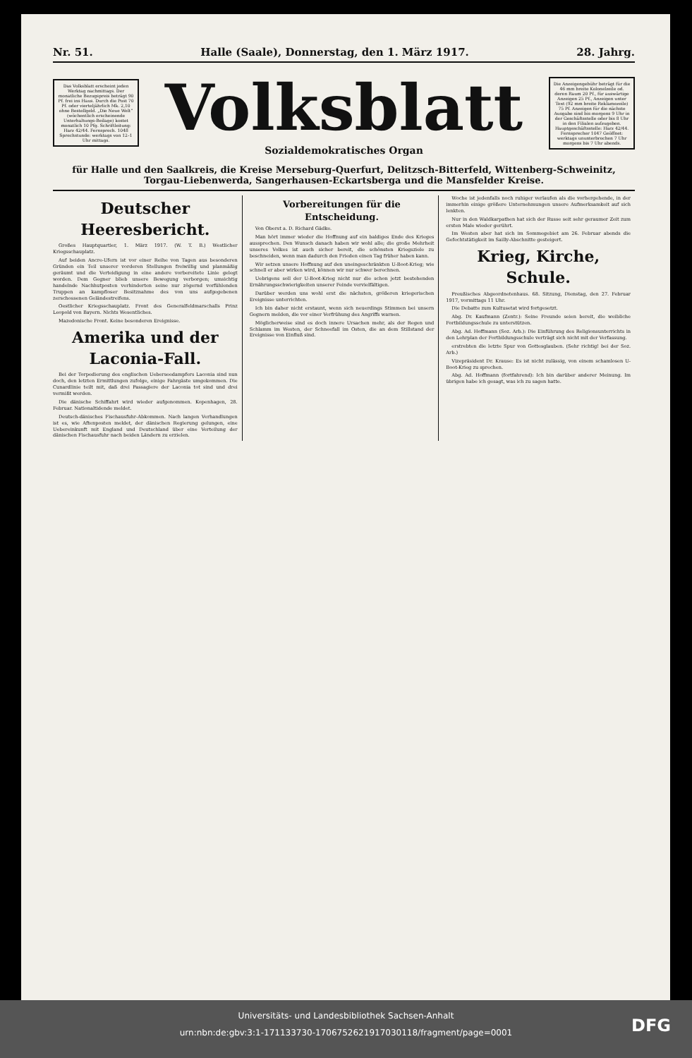Nr. 51. Halle (Saale), Donnerstag, den 1. März 1917. 28. Jahrg.
Das Volksblatt erscheint jeden Werktag nachmittags. Der monatliche Bezugspreis beträgt 90 Pf. frei ins Haus. Durch die Post 70 Pf. oder vierteljährlich Mk. 2,10 ohne Bestellgeld. „Die Neue Welt“ (wöchentlich erscheinende Unterhaltungs-Beilage) kostet monatlich 10 Pfg. Schriftleitung: Harz 42/44. Fernsprech. 1048 Sprechstunde: werktags von 12–1 Uhr mittags.
Volksblatt
Sozialdemokratisches Organ
Die Anzeigengebühr beträgt für die 46 mm breite Kolonelzeile od. deren Raum 20 Pf., für auswärtige Anzeigen 25 Pf., Anzeigen unter Text (92 mm breite Reklamezeile) 75 Pf. Anzeigen für die nächste Ausgabe sind bis morgens 9 Uhr in der Geschäftsstelle oder bis 8 Uhr in den Filialen aufzugeben. Hauptgeschäftsstelle: Harz 42/44. Fernsprecher 1047 Geöffnet: werktags ununterbrochen 7 Uhr morgens bis 7 Uhr abends.
für Halle und den Saalkreis, die Kreise Merseburg-Querfurt, Delitzsch-Bitterfeld, Wittenberg-Schweinitz, Torgau-Liebenwerda, Sangerhausen-Eckartsberga und die Mansfelder Kreise.
Deutscher Heeresbericht.
Großes Hauptquartier, 1. März 1917. (W. T. B.) Westlicher Kriegsschauplatz.
Auf beiden Ancre-Ufern ist vor einer Reihe von Tagen aus besonderen Gründen ein Teil unserer vorderen Stellungen freiwillig und planmäßig geräumt und die Verteidigung in eine andere vorbereitete Linie gelegt worden. Dem Gegner blieb unsere Bewegung verborgen; umsichtig handelnde Nachhutposten verhinderten seine nur zögernd vorfühlenden Truppen an kampfloser Besitznahme des von uns aufgegebenen zerschossenen Geländestreifens.
Oestlicher Kriegsschauplatz. Front des Generalfeldmarschalls Prinz Leopold von Bayern. Nichts Wesentliches.
Mazedonische Front. Keine besonderen Ereignisse.
Amerika und der Laconia-Fall.
Bei der Torpedierung des englischen Ueberseedampfers Laconia sind nun doch, den letzten Ermittlungen zufolge, einige Fahrgäste umgekommen. Die Cunardlinie teilt mit, daß drei Passagiere der Laconia tot sind und drei vermißt werden.
Die dänische Schiffahrt wird wieder aufgenommen. Kopenhagen, 28. Februar. Nationaltidende meldet.
Deutsch-dänisches Fischausfuhr-Abkommen. Nach langen Verhandlungen ist es, wie Aftenposten meldet, der dänischen Regierung gelungen, eine Uebereinkunft mit England und Deutschland über eine Verteilung der dänischen Fischausfuhr nach beiden Ländern zu erzielen.
Vorbereitungen für die Entscheidung.
Von Oberst a. D. Richard Gädke.
Man hört immer wieder die Hoffnung auf ein baldiges Ende des Krieges aussprechen. Den Wunsch danach haben wir wohl alle; die große Mehrheit unseres Volkes ist auch sicher bereit, die schönsten Kriegsziele zu beschneiden, wenn man dadurch den Frieden einen Tag früher haben kann.
Wir setzen unsere Hoffnung auf den uneingeschränkten U-Boot-Krieg; wie schnell er aber wirken wird, können wir nur schwer berechnen.
Uebrigens soll der U-Boot-Krieg nicht nur die schon jetzt bestehenden Ernährungsschwierigkeiten unserer Feinde vervielfältigen.
Darüber werden uns wohl erst die nächsten, größeren kriegerischen Ereignisse unterrichten.
Ich bin daher nicht erstaunt, wenn sich neuerdings Stimmen bei unsern Gegnern melden, die vor einer Verfrühung des Angriffs warnen.
Möglicherweise sind es doch innere Ursachen mehr, als der Regen und Schlamm im Westen, der Schneefall im Osten, die an dem Stillstand der Ereignisse von Einfluß sind.
Woche ist jedenfalls noch ruhiger verlaufen als die vorhergehende, in der immerhin einige größere Unternehmungen unsere Aufmerksamkeit auf sich lenkten.
Nur in den Waldkarpathen hat sich der Russe seit sehr geraumer Zeit zum ersten Male wieder gerührt.
Im Westen aber hat sich im Sommegebiet am 26. Februar abends die Gefechtstätigkeit im Sailly-Abschnitte gesteigert.
Krieg, Kirche, Schule.
Preußisches Abgeordnetenhaus. 68. Sitzung, Dienstag, den 27. Februar 1917, vormittags 11 Uhr.
Die Debatte zum Kultusetat wird fortgesetzt.
Abg. Dr. Kaufmann (Zentr.): Seine Freunde seien bereit, die weibliche Fortbildungsschule zu unterstützen.
Abg. Ad. Hoffmann (Soz. Arb.): Die Einführung des Religionsunterrichts in den Lehrplan der Fortbildungsschule verträgt sich nicht mit der Verfassung.
erstrebten die letzte Spur von Gottesglauben. (Sehr richtig! bei der Soz. Arb.)
Vizepräsident Dr. Krause: Es ist nicht zulässig, von einem schamlosen U-Boot-Krieg zu sprechen.
Abg. Ad. Hoffmann (fortfahrend): Ich bin darüber anderer Meinung. Im übrigen habe ich gesagt, was ich zu sagen hatte.
Universitäts- und Landesbibliothek Sachsen-Anhalt
urn:nbn:de:gbv:3:1-171133730-1706752621917030118/fragment/page=0001
DFG